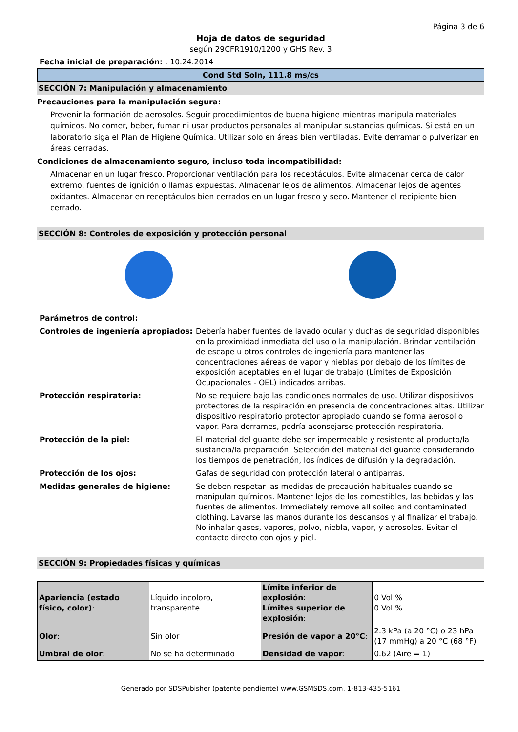Página 3 de 6
Hoja de datos de seguridad
según 29CFR1910/1200 y GHS Rev. 3
Fecha inicial de preparación: : 10.24.2014
Cond Std Soln, 111.8 ms/cs
SECCIÓN 7: Manipulación y almacenamiento
Precauciones para la manipulación segura:
Prevenir la formación de aerosoles. Seguir procedimientos de buena higiene mientras manipula materiales químicos. No comer, beber, fumar ni usar productos personales al manipular sustancias químicas. Si está en un laboratorio siga el Plan de Higiene Química. Utilizar solo en áreas bien ventiladas. Evite derramar o pulverizar en áreas cerradas.
Condiciones de almacenamiento seguro, incluso toda incompatibilidad:
Almacenar en un lugar fresco. Proporcionar ventilación para los receptáculos. Evite almacenar cerca de calor extremo, fuentes de ignición o llamas expuestas. Almacenar lejos de alimentos. Almacenar lejos de agentes oxidantes. Almacenar en receptáculos bien cerrados en un lugar fresco y seco. Mantener el recipiente bien cerrado.
SECCIÓN 8: Controles de exposición y protección personal
Parámetros de control: Controles de ingeniería apropiados: Debería haber fuentes de lavado ocular y duchas de seguridad disponibles en la proximidad inmediata del uso o la manipulación. Brindar ventilación de escape u otros controles de ingeniería para mantener las concentraciones aéreas de vapor y nieblas por debajo de los límites de exposición aceptables en el lugar de trabajo (Límites de Exposición Ocupacionales - OEL) indicados arribas. Protección respiratoria: No se requiere bajo las condiciones normales de uso. Utilizar dispositivos protectores de la respiración en presencia de concentraciones altas. Utilizar dispositivo respiratorio protector apropiado cuando se forma aerosol o vapor. Para derrames, podría aconsejarse protección respiratoria. Protección de la piel: El material del guante debe ser impermeable y resistente al producto/la sustancia/la preparación. Selección del material del guante considerando los tiempos de penetración, los índices de difusión y la degradación. Protección de los ojos: Gafas de seguridad con protección lateral o antiparras. Medidas generales de higiene: Se deben respetar las medidas de precaución habituales cuando se manipulan químicos. Mantener lejos de los comestibles, las bebidas y las fuentes de alimentos. Immediately remove all soiled and contaminated clothing. Lavarse las manos durante los descansos y al finalizar el trabajo. No inhalar gases, vapores, polvo, niebla, vapor, y aerosoles. Evitar el contacto directo con ojos y piel.
SECCIÓN 9: Propiedades físicas y químicas
| Apariencia (estado físico, color) : | Líquido incoloro, transparente | Límite inferior de explosión : Límites superior de explosión : | 0 Vol % 0 Vol % |
| Olor : | Sin olor | Presión de vapor a 20°C : | 2.3 kPa (a 20 °C) o 23 hPa (17 mmHg) a 20 °C (68 °F) |
| Umbral de olor : | No se ha determinado | Densidad de vapor : | 0.62 (Aire = 1) |
Generado por SDSPubisher (patente pendiente) www.GSMSDS.com, 1-813-435-5161